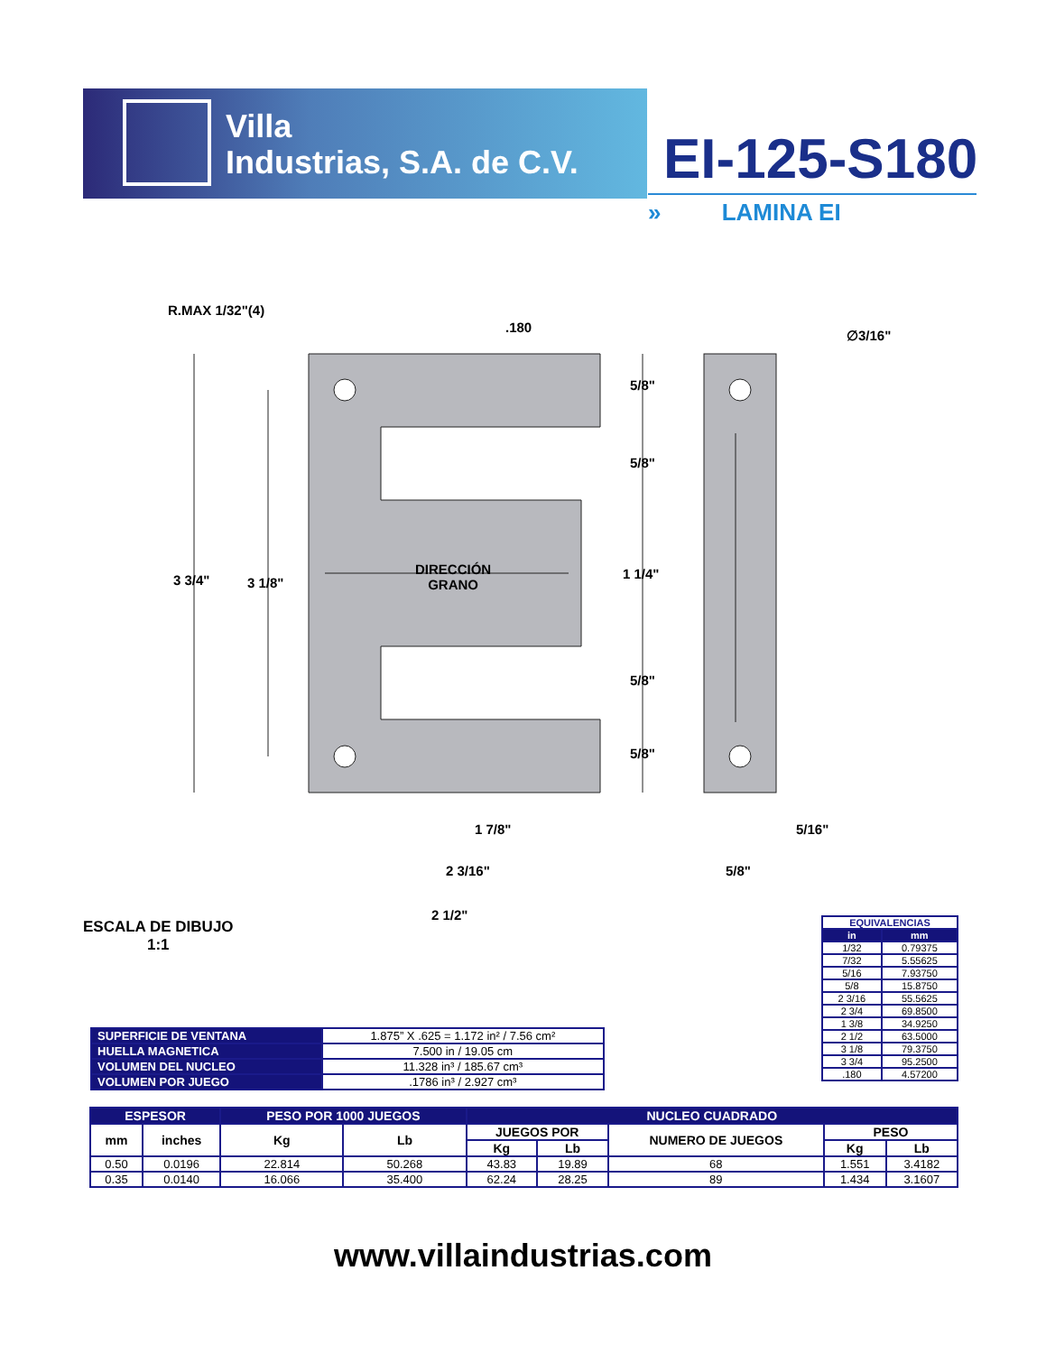Villa
Industrias, S.A. de C.V.
EI-125-S180
» LAMINA EI
R.MAX 1/32"(4)
.180
∅3/16"
5/8"
5/8"
3 3/4" 3 1/8"
DIRECCIÓN
GRANO
1 1/4"
5/8"
5/8"
1 7/8" 5/16"
2 3/16" 5/8"
2 1/2"
ESCALA DE DIBUJO
1:1
| SUPERFICIE DE VENTANA | 1.875” X .625 = 1.172 in² / 7.56 cm² |
| HUELLA MAGNETICA | 7.500 in / 19.05 cm |
| VOLUMEN DEL NUCLEO | 11.328 in³ / 185.67 cm³ |
| VOLUMEN POR JUEGO | .1786 in³ / 2.927 cm³ |
| EQUIVALENCIAS | |
| --- | --- |
| in | mm |
| 1/32 | 0.79375 |
| 7/32 | 5.55625 |
| 5/16 | 7.93750 |
| 5/8 | 15.8750 |
| 2 3/16 | 55.5625 |
| 2 3/4 | 69.8500 |
| 1 3/8 | 34.9250 |
| 2 1/2 | 63.5000 |
| 3 1/8 | 79.3750 |
| 3 3/4 | 95.2500 |
| .180 | 4.57200 |
| ESPESOR | | PESO POR 1000 JUEGOS | | NUCLEO CUADRADO | | | | |
| --- | --- | --- | --- | --- | --- | --- | --- | --- |
| mm | inches | Kg | Lb | JUEGOS POR | | NUMERO DE JUEGOS | PESO | |
| | | | | Kg | Lb | | Kg | Lb |
| 0.50 | 0.0196 | 22.814 | 50.268 | 43.83 | 19.89 | 68 | 1.551 | 3.4182 |
| 0.35 | 0.0140 | 16.066 | 35.400 | 62.24 | 28.25 | 89 | 1.434 | 3.1607 |
www.villaindustrias.com